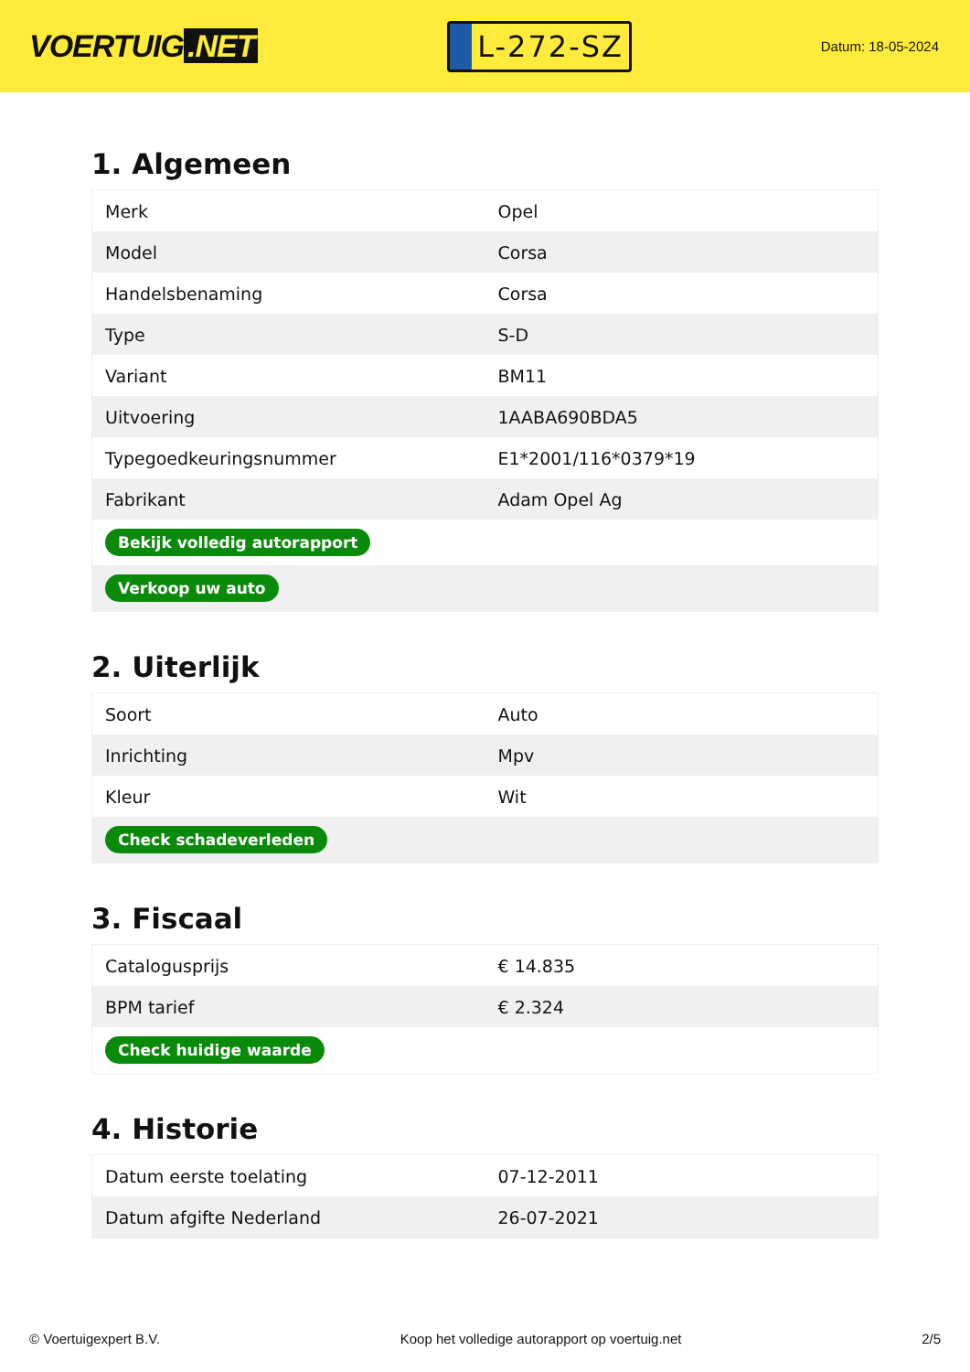VOERTUIG.NET
L-272-SZ
Datum: 18-05-2024
1. Algemeen
| Merk | Opel |
| Model | Corsa |
| Handelsbenaming | Corsa |
| Type | S-D |
| Variant | BM11 |
| Uitvoering | 1AABA690BDA5 |
| Typegoedkeuringsnummer | E1*2001/116*0379*19 |
| Fabrikant | Adam Opel Ag |
| Bekijk volledig autorapport | |
| Verkoop uw auto | |
2. Uiterlijk
| Soort | Auto |
| Inrichting | Mpv |
| Kleur | Wit |
| Check schadeverleden | |
3. Fiscaal
| Catalogusprijs | € 14.835 |
| BPM tarief | € 2.324 |
| Check huidige waarde | |
4. Historie
| Datum eerste toelating | 07-12-2011 |
| Datum afgifte Nederland | 26-07-2021 |
© Voertuigexpert B.V. Koop het volledige autorapport op voertuig.net 2/5